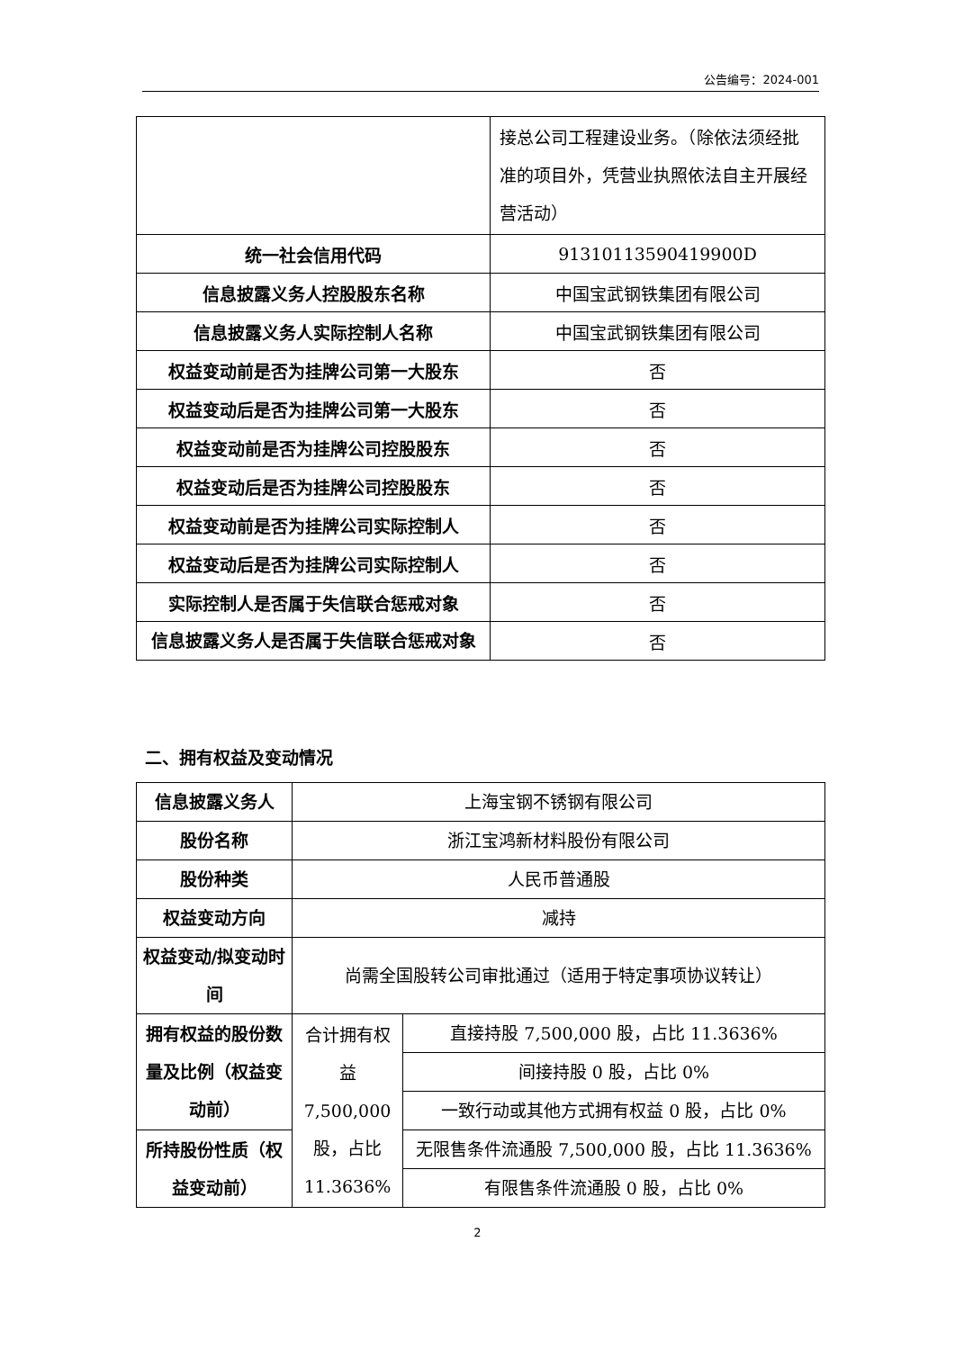公告编号：2024-001
| | 接总公司工程建设业务。（除依法须经批准的项目外，凭营业执照依法自主开展经营活动） |
| 统一社会信用代码 | 91310113590419900D |
| 信息披露义务人控股股东名称 | 中国宝武钢铁集团有限公司 |
| 信息披露义务人实际控制人名称 | 中国宝武钢铁集团有限公司 |
| 权益变动前是否为挂牌公司第一大股东 | 否 |
| 权益变动后是否为挂牌公司第一大股东 | 否 |
| 权益变动前是否为挂牌公司控股股东 | 否 |
| 权益变动后是否为挂牌公司控股股东 | 否 |
| 权益变动前是否为挂牌公司实际控制人 | 否 |
| 权益变动后是否为挂牌公司实际控制人 | 否 |
| 实际控制人是否属于失信联合惩戒对象 | 否 |
| 信息披露义务人是否属于失信联合惩戒对象 | 否 |
二、拥有权益及变动情况
| 信息披露义务人 | 上海宝钢不锈钢有限公司 | |
| 股份名称 | 浙江宝鸿新材料股份有限公司 | |
| 股份种类 | 人民币普通股 | |
| 权益变动方向 | 减持 | |
| 权益变动/拟变动时间 | 尚需全国股转公司审批通过（适用于特定事项协议转让） | |
| 拥有权益的股份数量及比例（权益变动前） | 合计拥有权益 7,500,000 股，占比 11.3636% | 直接持股 7,500,000 股，占比 11.3636% |
| | | 间接持股 0 股，占比 0% |
| | | 一致行动或其他方式拥有权益 0 股，占比 0% |
| 所持股份性质（权益变动前） | | 无限售条件流通股 7,500,000 股，占比 11.3636% |
| | | 有限售条件流通股 0 股，占比 0% |
2